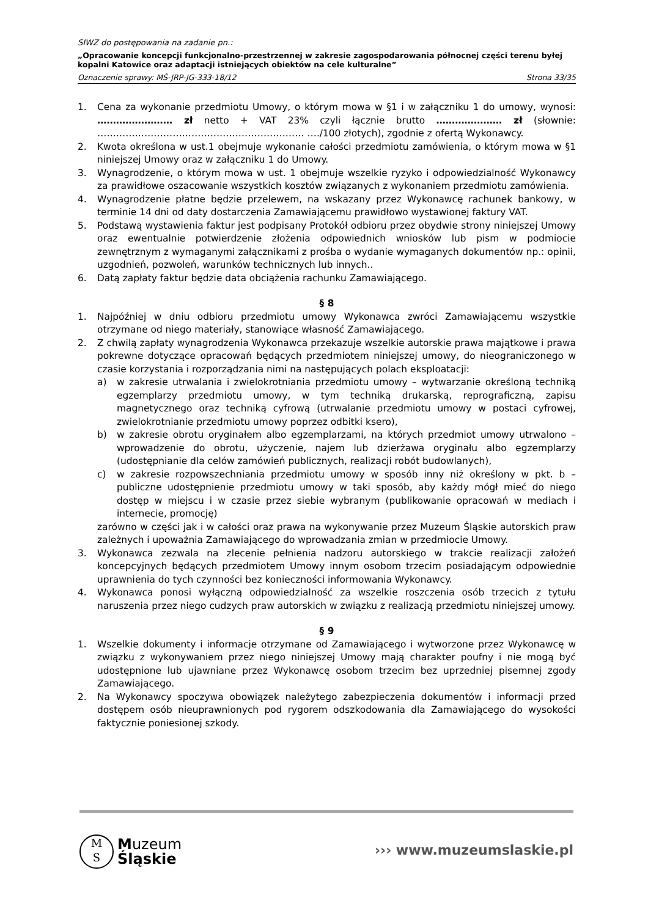SIWZ do postępowania na zadanie pn.:
„Opracowanie koncepcji funkcjonalno-przestrzennej w zakresie zagospodarowania północnej części terenu byłej kopalni Katowice oraz adaptacji istniejących obiektów na cele kulturalne”
Oznaczenie sprawy: MŚ-JRP-JG-333-18/12 Strona 33/35
1. Cena za wykonanie przedmiotu Umowy, o którym mowa w §1 i w załączniku 1 do umowy, wynosi: …………………… zł netto + VAT 23% czyli łącznie brutto ………………… zł (słownie: ………………………………………………………… …./100 złotych), zgodnie z ofertą Wykonawcy.
2. Kwota określona w ust.1 obejmuje wykonanie całości przedmiotu zamówienia, o którym mowa w §1 niniejszej Umowy oraz w załączniku 1 do Umowy.
3. Wynagrodzenie, o którym mowa w ust. 1 obejmuje wszelkie ryzyko i odpowiedzialność Wykonawcy za prawidłowe oszacowanie wszystkich kosztów związanych z wykonaniem przedmiotu zamówienia.
4. Wynagrodzenie płatne będzie przelewem, na wskazany przez Wykonawcę rachunek bankowy, w terminie 14 dni od daty dostarczenia Zamawiającemu prawidłowo wystawionej faktury VAT.
5. Podstawą wystawienia faktur jest podpisany Protokół odbioru przez obydwie strony niniejszej Umowy oraz ewentualnie potwierdzenie złożenia odpowiednich wniosków lub pism w podmiocie zewnętrznym z wymaganymi załącznikami z prośba o wydanie wymaganych dokumentów np.: opinii, uzgodnień, pozwoleń, warunków technicznych lub innych..
6. Datą zapłaty faktur będzie data obciążenia rachunku Zamawiającego.
§ 8
1. Najpóźniej w dniu odbioru przedmiotu umowy Wykonawca zwróci Zamawiającemu wszystkie otrzymane od niego materiały, stanowiące własność Zamawiającego.
2. Z chwilą zapłaty wynagrodzenia Wykonawca przekazuje wszelkie autorskie prawa majątkowe i prawa pokrewne dotyczące opracowań będących przedmiotem niniejszej umowy, do nieograniczonego w czasie korzystania i rozporządzania nimi na następujących polach eksploatacji:
a) w zakresie utrwalania i zwielokrotniania przedmiotu umowy – wytwarzanie określoną techniką egzemplarzy przedmiotu umowy, w tym techniką drukarską, reprograficzną, zapisu magnetycznego oraz techniką cyfrową (utrwalanie przedmiotu umowy w postaci cyfrowej, zwielokrotnianie przedmiotu umowy poprzez odbitki ksero),
b) w zakresie obrotu oryginałem albo egzemplarzami, na których przedmiot umowy utrwalono – wprowadzenie do obrotu, użyczenie, najem lub dzierżawa oryginału albo egzemplarzy (udostępnianie dla celów zamówień publicznych, realizacji robót budowlanych),
c) w zakresie rozpowszechniania przedmiotu umowy w sposób inny niż określony w pkt. b – publiczne udostępnienie przedmiotu umowy w taki sposób, aby każdy mógł mieć do niego dostęp w miejscu i w czasie przez siebie wybranym (publikowanie opracowań w mediach i internecie, promocję)
zarówno w części jak i w całości oraz prawa na wykonywanie przez Muzeum Śląskie autorskich praw zależnych i upoważnia Zamawiającego do wprowadzania zmian w przedmiocie Umowy.
3. Wykonawca zezwala na zlecenie pełnienia nadzoru autorskiego w trakcie realizacji założeń koncepcyjnych będących przedmiotem Umowy innym osobom trzecim posiadającym odpowiednie uprawnienia do tych czynności bez konieczności informowania Wykonawcy.
4. Wykonawca ponosi wyłączną odpowiedzialność za wszelkie roszczenia osób trzecich z tytułu naruszenia przez niego cudzych praw autorskich w związku z realizacją przedmiotu niniejszej umowy.
§ 9
1. Wszelkie dokumenty i informacje otrzymane od Zamawiającego i wytworzone przez Wykonawcę w związku z wykonywaniem przez niego niniejszej Umowy mają charakter poufny i nie mogą być udostępnione lub ujawniane przez Wykonawcę osobom trzecim bez uprzedniej pisemnej zgody Zamawiającego.
2. Na Wykonawcy spoczywa obowiązek należytego zabezpieczenia dokumentów i informacji przed dostępem osób nieuprawnionych pod rygorem odszkodowania dla Zamawiającego do wysokości faktycznie poniesionej szkody.
M
S Muzeum
Śląskie
››› www.muzeumslaskie.pl